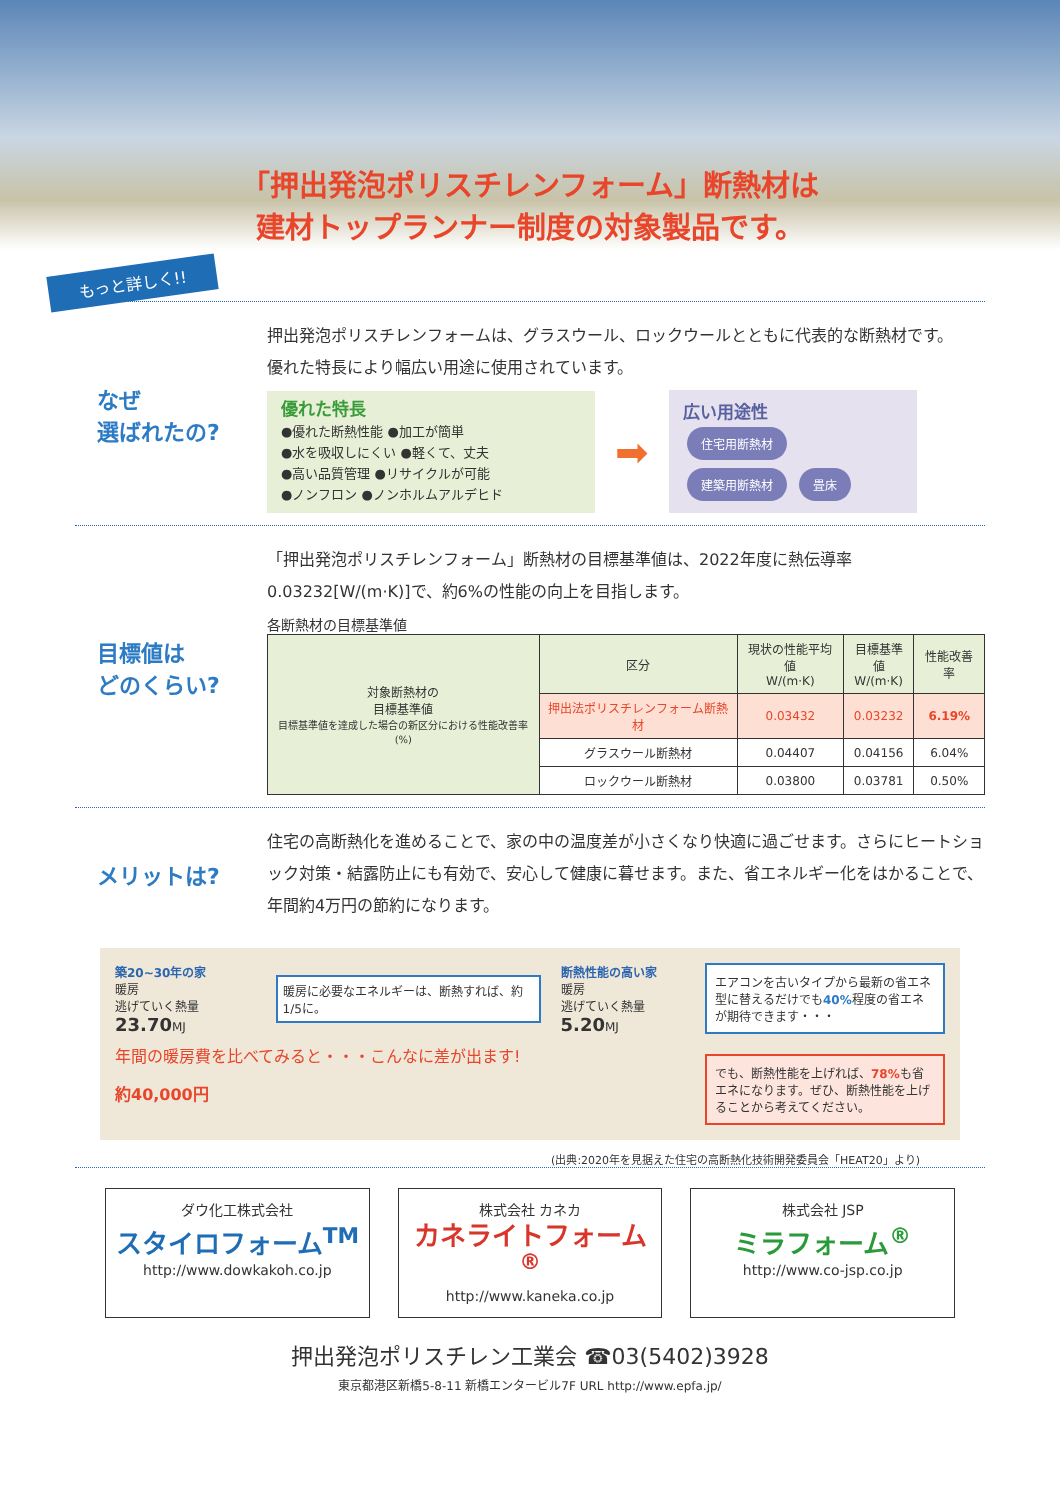「押出発泡ポリスチレンフォーム」断熱材は
建材トップランナー制度の対象製品です。
もっと詳しく!!
なぜ
選ばれたの?
押出発泡ポリスチレンフォームは、グラスウール、ロックウールとともに代表的な断熱材です。
優れた特長により幅広い用途に使用されています。
優れた特長
●優れた断熱性能 ●加工が簡単
●水を吸収しにくい ●軽くて、丈夫
●高い品質管理 ●リサイクルが可能
●ノンフロン ●ノンホルムアルデヒド
➡
広い用途性
住宅用断熱材
建築用断熱材 畳床
目標値は
どのくらい?
「押出発泡ポリスチレンフォーム」断熱材の目標基準値は、2022年度に熱伝導率
0.03232[W/(m·K)]で、約6%の性能の向上を目指します。
各断熱材の目標基準値
| 対象断熱材の 目標基準値 目標基準値を達成した場合の新区分における性能改善率(%) | 区分 | 現状の性能平均値 W/(m·K) | 目標基準値 W/(m·K) | 性能改善率 |
| --- | --- | --- | --- | --- |
| | 押出法ポリスチレンフォーム断熱材 | 0.03432 | 0.03232 | 6.19% |
| | グラスウール断熱材 | 0.04407 | 0.04156 | 6.04% |
| | ロックウール断熱材 | 0.03800 | 0.03781 | 0.50% |
メリットは?
住宅の高断熱化を進めることで、家の中の温度差が小さくなり快適に過ごせます。さらにヒートショック対策・結露防止にも有効で、安心して健康に暮せます。また、省エネルギー化をはかることで、年間約4万円の節約になります。
築20~30年の家
暖房
逃げていく熱量 23.70 MJ
暖房に必要なエネルギーは、断熱すれば、約1/5に。
断熱性能の高い家
暖房
逃げていく熱量 5.20 MJ
年間の暖房費を比べてみると・・・こんなに差が出ます!
約40,000円
エアコンを古いタイプから最新の省エネ型に替えるだけでも40% 程度の省エネが期待できます・・・
でも、断熱性能を上げれば、78% も省エネになります。ぜひ、断熱性能を上げることから考えてください。
(出典:2020年を見据えた住宅の高断熱化技術開発委員会「HEAT20」より)
ダウ化工株式会社
スタイロフォーム<sup>TM</sup>
http://www.dowkakoh.co.jp
株式会社 カネカ
カネライトフォーム<sup>®</sup>
http://www.kaneka.co.jp
株式会社 JSP
ミラフォーム<sup>®</sup>
http://www.co-jsp.co.jp
押出発泡ポリスチレン工業会 ☎03(5402)3928
東京都港区新橋5-8-11 新橋エンタービル7F URL http://www.epfa.jp/